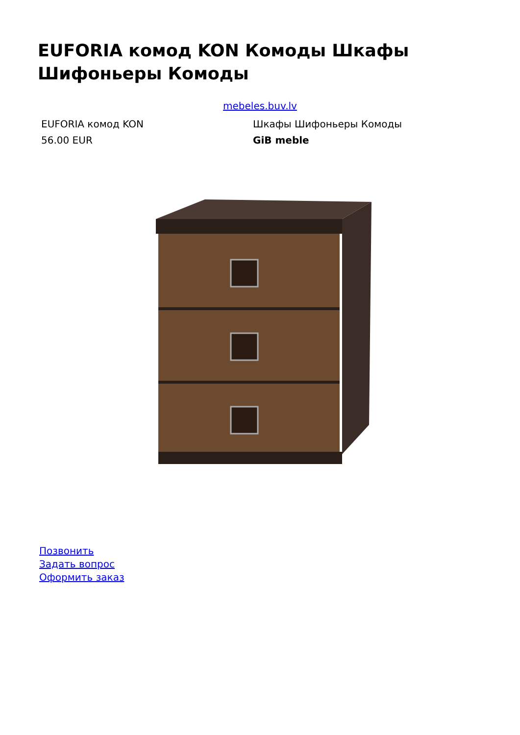EUFORIA комод KON Комоды Шкафы Шифоньеры Комоды
mebeles.buv.lv
| EUFORIA комод KON | Шкафы Шифоньеры Комоды |
| 56.00 EUR | GiB meble |
Позвонить
Задать вопрос
Оформить заказ